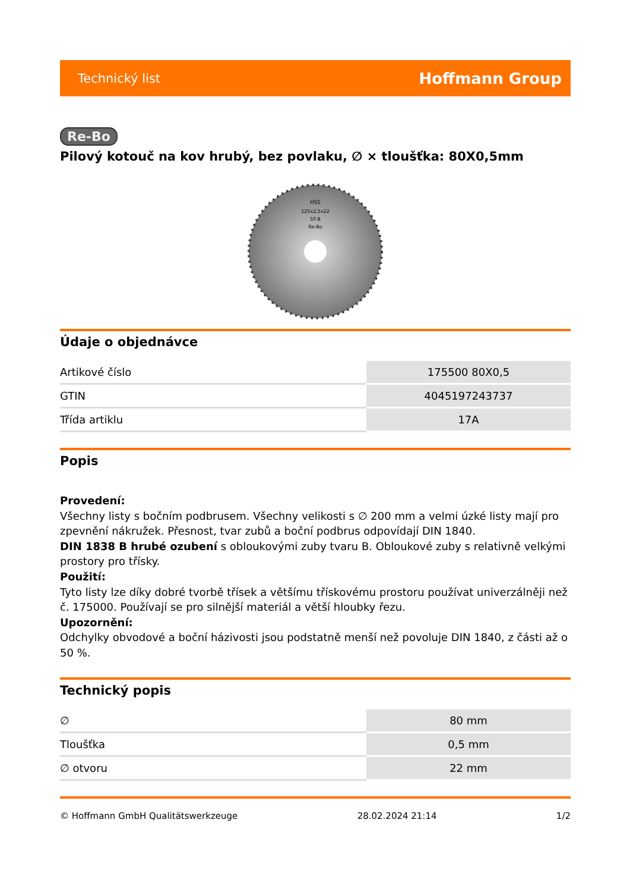Technický list Hoffmann Group
Re-Bo
Pilový kotouč na kov hrubý, bez povlaku, ∅ × tloušťka: 80X0,5mm
HSS
125x2,5x22
50 B
Re-Bo
Údaje o objednávce
| Artikové číslo | 175500 80X0,5 |
| GTIN | 4045197243737 |
| Třída artiklu | 17A |
Popis
Provedení:
Všechny listy s bočním podbrusem. Všechny velikosti s ∅ 200 mm a velmi úzké listy mají pro zpevnění nákružek. Přesnost, tvar zubů a boční podbrus odpovídají DIN 1840.
DIN 1838 B hrubé ozubení s obloukovými zuby tvaru B. Obloukové zuby s relativně velkými prostory pro třísky.
Použití:
Tyto listy lze díky dobré tvorbě třísek a většímu třískovému prostoru používat univerzálněji než č. 175000. Používají se pro silnější materiál a větší hloubky řezu.
Upozornění:
Odchylky obvodové a boční házivosti jsou podstatně menší než povoluje DIN 1840, z části až o 50 %.
Technický popis
| ∅ | 80 mm |
| Tloušťka | 0,5 mm |
| ∅ otvoru | 22 mm |
© Hoffmann GmbH Qualitätswerkzeuge 28.02.2024 21:14 1/2